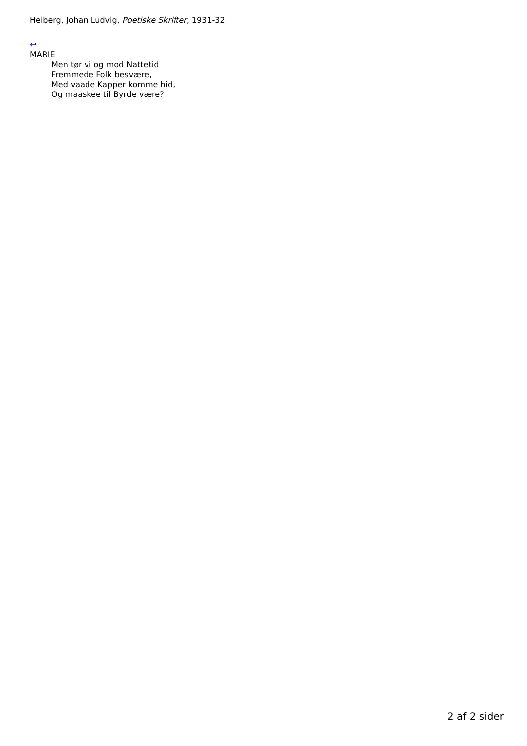Heiberg, Johan Ludvig, Poetiske Skrifter, 1931-32
↩
MARIE
Men tør vi og mod Nattetid
Fremmede Folk besvære,
Med vaade Kapper komme hid,
Og maaskee til Byrde være?
2 af 2 sider